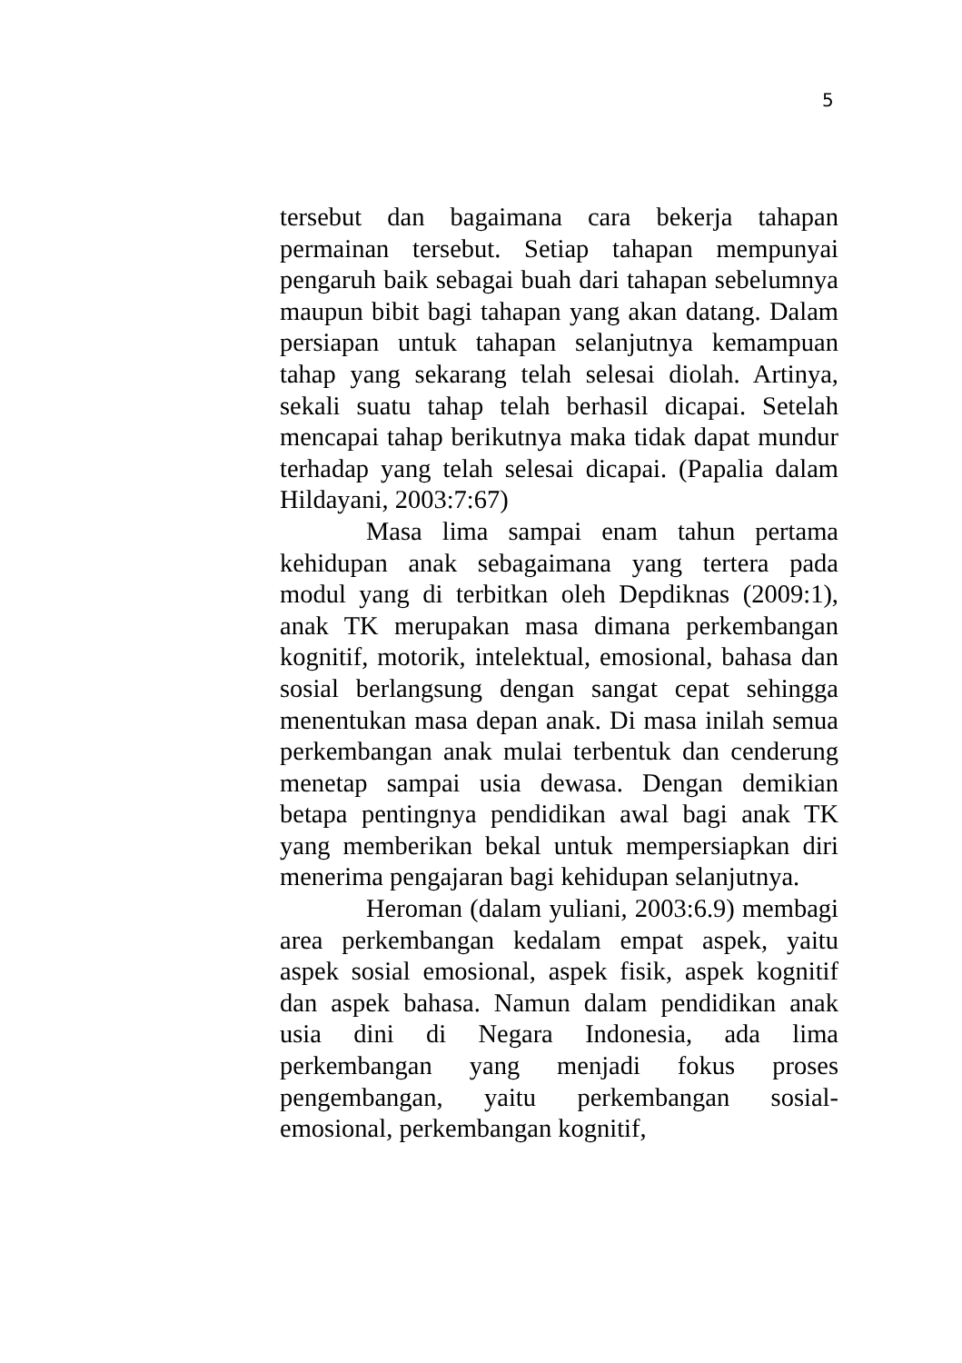5
tersebut dan bagaimana cara bekerja tahapan permainan tersebut. Setiap tahapan mempunyai pengaruh baik sebagai buah dari tahapan sebelumnya maupun bibit bagi tahapan yang akan datang. Dalam persiapan untuk tahapan selanjutnya kemampuan tahap yang sekarang telah selesai diolah. Artinya, sekali suatu tahap telah berhasil dicapai. Setelah mencapai tahap berikutnya maka tidak dapat mundur terhadap yang telah selesai dicapai. (Papalia dalam Hildayani, 2003:7:67)
Masa lima sampai enam tahun pertama kehidupan anak sebagaimana yang tertera pada modul yang di terbitkan oleh Depdiknas (2009:1), anak TK merupakan masa dimana perkembangan kognitif, motorik, intelektual, emosional, bahasa dan sosial berlangsung dengan sangat cepat sehingga menentukan masa depan anak. Di masa inilah semua perkembangan anak mulai terbentuk dan cenderung menetap sampai usia dewasa. Dengan demikian betapa pentingnya pendidikan awal bagi anak TK yang memberikan bekal untuk mempersiapkan diri menerima pengajaran bagi kehidupan selanjutnya.
Heroman (dalam yuliani, 2003:6.9) membagi area perkembangan kedalam empat aspek, yaitu aspek sosial emosional, aspek fisik, aspek kognitif dan aspek bahasa. Namun dalam pendidikan anak usia dini di Negara Indonesia, ada lima perkembangan yang menjadi fokus proses pengembangan, yaitu perkembangan sosial-emosional, perkembangan kognitif,